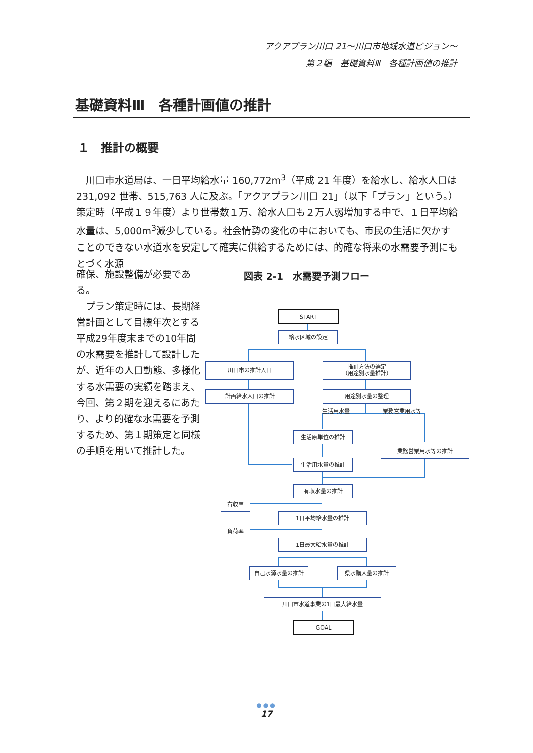アクアプラン川口 21～川口市地域水道ビジョン～
第２編　基礎資料Ⅲ　各種計画値の推計
基礎資料Ⅲ　各種計画値の推計
１　推計の概要
　川口市水道局は、一日平均給水量 160,772m<sup>3</sup>（平成 21 年度）を給水し、給水人口は 231,092 世帯、515,763 人に及ぶ。「アクアプラン川口 21」（以下「プラン」という。）策定時（平成１９年度）より世帯数１万、給水人口も２万人弱増加する中で、１日平均給水量は、5,000m<sup>3</sup>減少している。社会情勢の変化の中においても、市民の生活に欠かすことのできない水道水を安定して確実に供給するためには、的確な将来の水需要予測にもとづく水源
確保、施設整備が必要である。
　プラン策定時には、長期経営計画として目標年次とする平成29年度末までの10年間の水需要を推計して設計したが、近年の人口動態、多様化する水需要の実績を踏まえ、今回、第２期を迎えるにあたり、より的確な水需要を予測するため、第１期策定と同様の手順を用いて推計した。
図表 2-1　水需要予測フロー
START
給水区域の設定
川口市の推計人口
推計方法の選定
（用途別水量推計）
計画給水人口の推計 用途別水量の整理
生活用水量 業務営業用水等
生活原単位の推計
業務営業用水等の推計
生活用水量の推計
有収水量の推計
有収率
1日平均給水量の推計
負荷率
1日最大給水量の推計
自己水源水量の推計 県水購入量の推計
川口市水道事業の1日最大給水量
GOAL
●●●
17